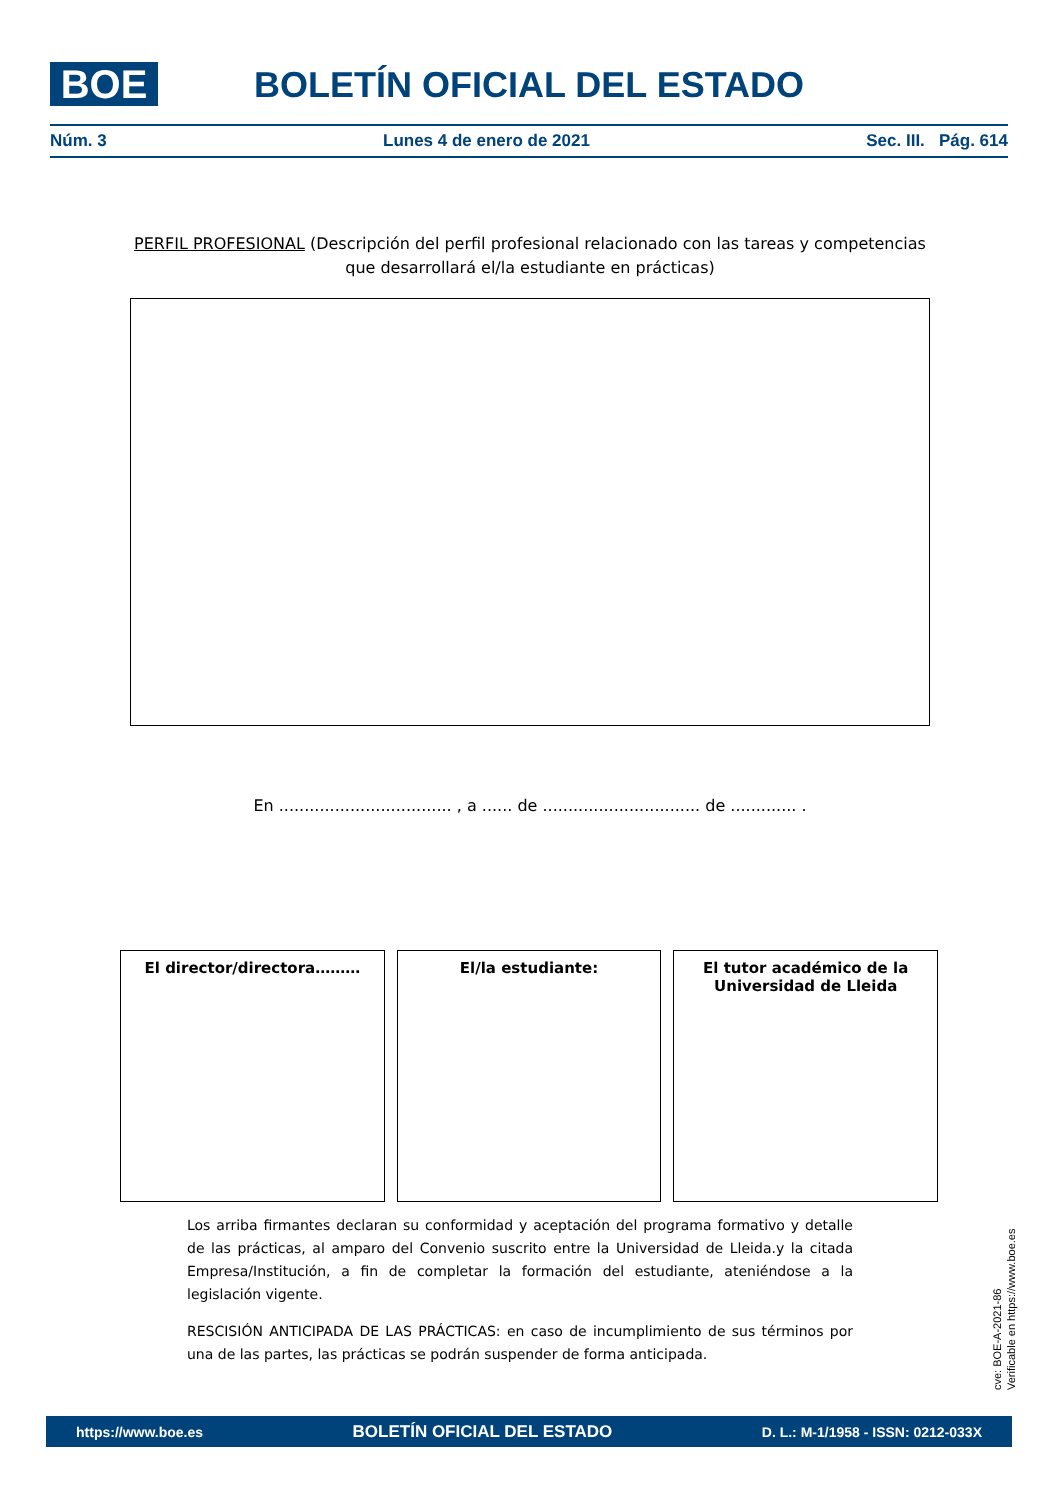BOE
BOLETÍN OFICIAL DEL ESTADO
Núm. 3 Lunes 4 de enero de 2021 Sec. III. Pág. 614
PERFIL PROFESIONAL (Descripción del perfil profesional relacionado con las tareas y competencias que desarrollará el/la estudiante en prácticas)
En .................................. , a ...... de ............................... de ............. .
El director/directora……… El/la estudiante: El tutor académico de la Universidad de Lleida
Los arriba firmantes declaran su conformidad y aceptación del programa formativo y detalle de las prácticas, al amparo del Convenio suscrito entre la Universidad de Lleida.y la citada Empresa/Institución, a fin de completar la formación del estudiante, ateniéndose a la legislación vigente.
RESCISIÓN ANTICIPADA DE LAS PRÁCTICAS: en caso de incumplimiento de sus términos por una de las partes, las prácticas se podrán suspender de forma anticipada.
cve: BOE-A-2021-86
Verificable en https://www.boe.es
https://www.boe.es BOLETÍN OFICIAL DEL ESTADO D. L.: M-1/1958 - ISSN: 0212-033X